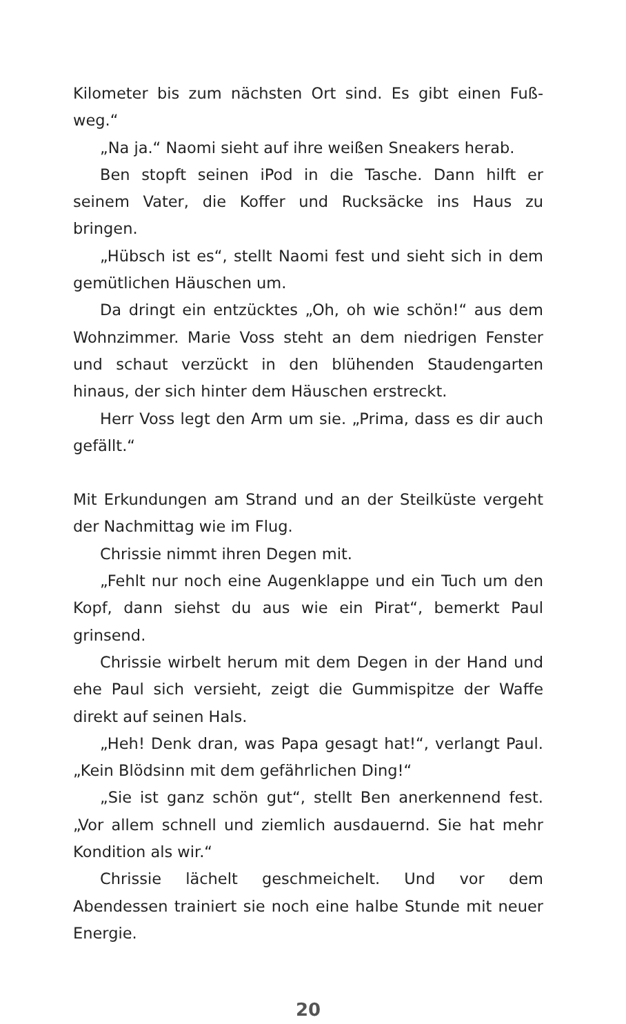Kilometer bis zum nächsten Ort sind. Es gibt einen Fuß­weg.“
„Na ja.“ Naomi sieht auf ihre weißen Sneakers herab.
Ben stopft seinen iPod in die Tasche. Dann hilft er seinem Vater, die Koffer und Rucksäcke ins Haus zu bringen.
„Hübsch ist es“, stellt Naomi fest und sieht sich in dem gemütlichen Häuschen um.
Da dringt ein entzücktes „Oh, oh wie schön!“ aus dem Wohnzimmer. Marie Voss steht an dem niedrigen Fenster und schaut verzückt in den blühenden Staudengarten hinaus, der sich hinter dem Häuschen erstreckt.
Herr Voss legt den Arm um sie. „Prima, dass es dir auch gefällt.“
Mit Erkundungen am Strand und an der Steilküste vergeht der Nachmittag wie im Flug.
Chrissie nimmt ihren Degen mit.
„Fehlt nur noch eine Augenklappe und ein Tuch um den Kopf, dann siehst du aus wie ein Pirat“, bemerkt Paul grinsend.
Chrissie wirbelt herum mit dem Degen in der Hand und ehe Paul sich versieht, zeigt die Gummispitze der Waffe direkt auf seinen Hals.
„Heh! Denk dran, was Papa gesagt hat!“, verlangt Paul. „Kein Blödsinn mit dem gefährlichen Ding!“
„Sie ist ganz schön gut“, stellt Ben anerkennend fest. „Vor allem schnell und ziemlich ausdauernd. Sie hat mehr Kondition als wir.“
Chrissie lächelt geschmeichelt. Und vor dem Abendessen trainiert sie noch eine halbe Stunde mit neuer Energie.
20